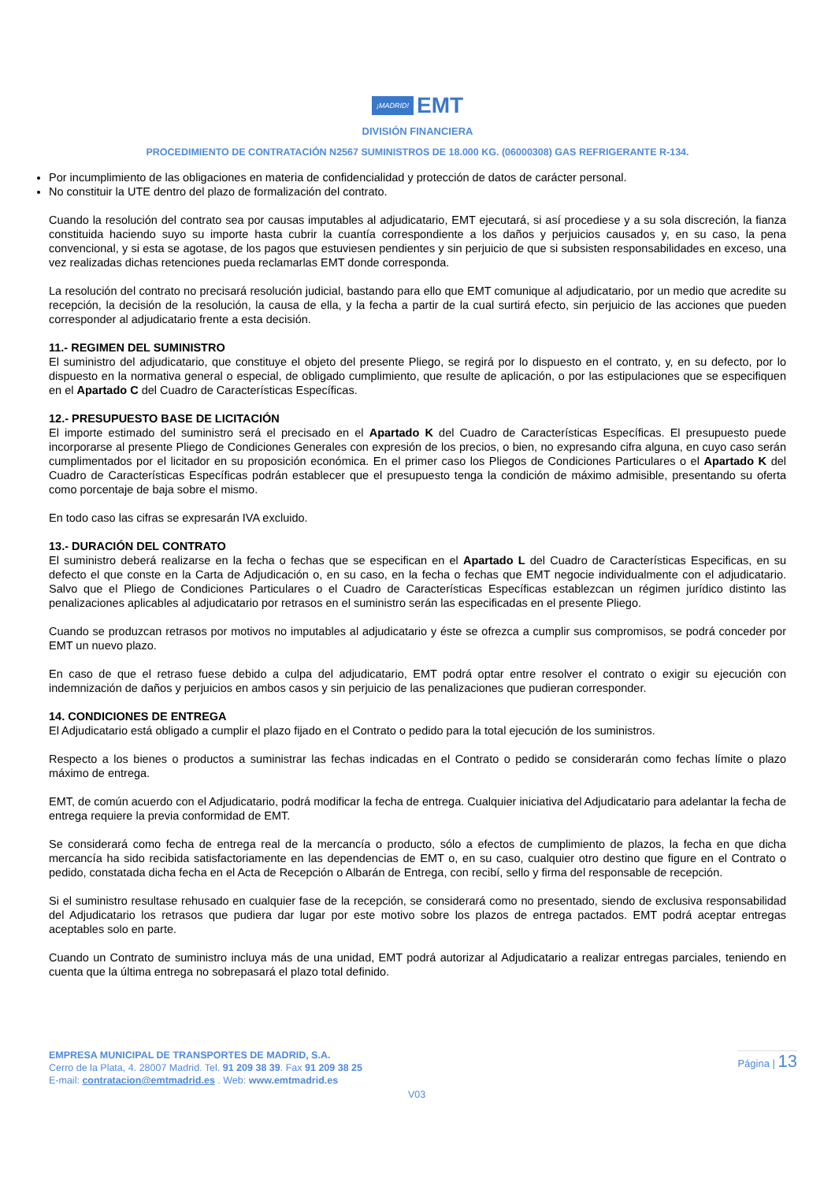¡MADRID! EMT
DIVISIÓN FINANCIERA
PROCEDIMIENTO DE CONTRATACIÓN N2567 SUMINISTROS DE 18.000 KG. (06000308) GAS REFRIGERANTE R-134.
Por incumplimiento de las obligaciones en materia de confidencialidad y protección de datos de carácter personal.
No constituir la UTE dentro del plazo de formalización del contrato.
Cuando la resolución del contrato sea por causas imputables al adjudicatario, EMT ejecutará, si así procediese y a su sola discreción, la fianza constituida haciendo suyo su importe hasta cubrir la cuantía correspondiente a los daños y perjuicios causados y, en su caso, la pena convencional, y si esta se agotase, de los pagos que estuviesen pendientes y sin perjuicio de que si subsisten responsabilidades en exceso, una vez realizadas dichas retenciones pueda reclamarlas EMT donde corresponda.
La resolución del contrato no precisará resolución judicial, bastando para ello que EMT comunique al adjudicatario, por un medio que acredite su recepción, la decisión de la resolución, la causa de ella, y la fecha a partir de la cual surtirá efecto, sin perjuicio de las acciones que pueden corresponder al adjudicatario frente a esta decisión.
11.- REGIMEN DEL SUMINISTRO
El suministro del adjudicatario, que constituye el objeto del presente Pliego, se regirá por lo dispuesto en el contrato, y, en su defecto, por lo dispuesto en la normativa general o especial, de obligado cumplimiento, que resulte de aplicación, o por las estipulaciones que se especifiquen en el Apartado C del Cuadro de Características Específicas.
12.- PRESUPUESTO BASE DE LICITACIÓN
El importe estimado del suministro será el precisado en el Apartado K del Cuadro de Características Específicas. El presupuesto puede incorporarse al presente Pliego de Condiciones Generales con expresión de los precios, o bien, no expresando cifra alguna, en cuyo caso serán cumplimentados por el licitador en su proposición económica. En el primer caso los Pliegos de Condiciones Particulares o el Apartado K del Cuadro de Características Específicas podrán establecer que el presupuesto tenga la condición de máximo admisible, presentando su oferta como porcentaje de baja sobre el mismo.
En todo caso las cifras se expresarán IVA excluido.
13.- DURACIÓN DEL CONTRATO
El suministro deberá realizarse en la fecha o fechas que se especifican en el Apartado L del Cuadro de Características Especificas, en su defecto el que conste en la Carta de Adjudicación o, en su caso, en la fecha o fechas que EMT negocie individualmente con el adjudicatario. Salvo que el Pliego de Condiciones Particulares o el Cuadro de Características Específicas establezcan un régimen jurídico distinto las penalizaciones aplicables al adjudicatario por retrasos en el suministro serán las especificadas en el presente Pliego.
Cuando se produzcan retrasos por motivos no imputables al adjudicatario y éste se ofrezca a cumplir sus compromisos, se podrá conceder por EMT un nuevo plazo.
En caso de que el retraso fuese debido a culpa del adjudicatario, EMT podrá optar entre resolver el contrato o exigir su ejecución con indemnización de daños y perjuicios en ambos casos y sin perjuicio de las penalizaciones que pudieran corresponder.
14. CONDICIONES DE ENTREGA
El Adjudicatario está obligado a cumplir el plazo fijado en el Contrato o pedido para la total ejecución de los suministros.
Respecto a los bienes o productos a suministrar las fechas indicadas en el Contrato o pedido se considerarán como fechas límite o plazo máximo de entrega.
EMT, de común acuerdo con el Adjudicatario, podrá modificar la fecha de entrega. Cualquier iniciativa del Adjudicatario para adelantar la fecha de entrega requiere la previa conformidad de EMT.
Se considerará como fecha de entrega real de la mercancía o producto, sólo a efectos de cumplimiento de plazos, la fecha en que dicha mercancía ha sido recibida satisfactoriamente en las dependencias de EMT o, en su caso, cualquier otro destino que figure en el Contrato o pedido, constatada dicha fecha en el Acta de Recepción o Albarán de Entrega, con recibí, sello y firma del responsable de recepción.
Si el suministro resultase rehusado en cualquier fase de la recepción, se considerará como no presentado, siendo de exclusiva responsabilidad del Adjudicatario los retrasos que pudiera dar lugar por este motivo sobre los plazos de entrega pactados. EMT podrá aceptar entregas aceptables solo en parte.
Cuando un Contrato de suministro incluya más de una unidad, EMT podrá autorizar al Adjudicatario a realizar entregas parciales, teniendo en cuenta que la última entrega no sobrepasará el plazo total definido.
EMPRESA MUNICIPAL DE TRANSPORTES DE MADRID, S.A.
Cerro de la Plata, 4. 28007 Madrid. Tel. 91 209 38 39. Fax 91 209 38 25
E-mail: contratacion@emtmadrid.es . Web: www.emtmadrid.es
Página | 13
V03